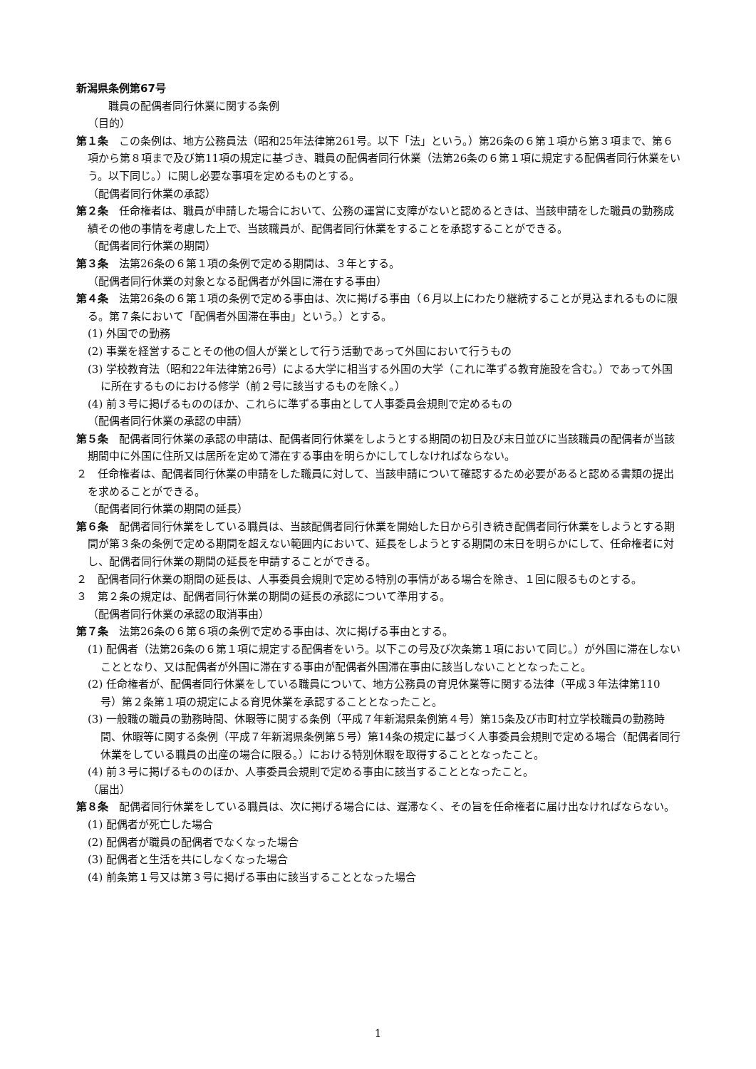新潟県条例第67号
職員の配偶者同行休業に関する条例
（目的）
第１条　この条例は、地方公務員法（昭和25年法律第261号。以下「法」という。）第26条の６第１項から第３項まで、第６項から第８項まで及び第11項の規定に基づき、職員の配偶者同行休業（法第26条の６第１項に規定する配偶者同行休業をいう。以下同じ。）に関し必要な事項を定めるものとする。
（配偶者同行休業の承認）
第２条　任命権者は、職員が申請した場合において、公務の運営に支障がないと認めるときは、当該申請をした職員の勤務成績その他の事情を考慮した上で、当該職員が、配偶者同行休業をすることを承認することができる。
（配偶者同行休業の期間）
第３条　法第26条の６第１項の条例で定める期間は、３年とする。
（配偶者同行休業の対象となる配偶者が外国に滞在する事由）
第４条　法第26条の６第１項の条例で定める事由は、次に掲げる事由（６月以上にわたり継続することが見込まれるものに限る。第７条において「配偶者外国滞在事由」という。）とする。
(1) 外国での勤務
(2) 事業を経営することその他の個人が業として行う活動であって外国において行うもの
(3) 学校教育法（昭和22年法律第26号）による大学に相当する外国の大学（これに準ずる教育施設を含む。）であって外国に所在するものにおける修学（前２号に該当するものを除く。）
(4) 前３号に掲げるもののほか、これらに準ずる事由として人事委員会規則で定めるもの
（配偶者同行休業の承認の申請）
第５条　配偶者同行休業の承認の申請は、配偶者同行休業をしようとする期間の初日及び末日並びに当該職員の配偶者が当該期間中に外国に住所又は居所を定めて滞在する事由を明らかにしてしなければならない。
２　任命権者は、配偶者同行休業の申請をした職員に対して、当該申請について確認するため必要があると認める書類の提出を求めることができる。
（配偶者同行休業の期間の延長）
第６条　配偶者同行休業をしている職員は、当該配偶者同行休業を開始した日から引き続き配偶者同行休業をしようとする期間が第３条の条例で定める期間を超えない範囲内において、延長をしようとする期間の末日を明らかにして、任命権者に対し、配偶者同行休業の期間の延長を申請することができる。
２　配偶者同行休業の期間の延長は、人事委員会規則で定める特別の事情がある場合を除き、１回に限るものとする。
３　第２条の規定は、配偶者同行休業の期間の延長の承認について準用する。
（配偶者同行休業の承認の取消事由）
第７条　法第26条の６第６項の条例で定める事由は、次に掲げる事由とする。
(1) 配偶者（法第26条の６第１項に規定する配偶者をいう。以下この号及び次条第１項において同じ。）が外国に滞在しないこととなり、又は配偶者が外国に滞在する事由が配偶者外国滞在事由に該当しないこととなったこと。
(2) 任命権者が、配偶者同行休業をしている職員について、地方公務員の育児休業等に関する法律（平成３年法律第110号）第２条第１項の規定による育児休業を承認することとなったこと。
(3) 一般職の職員の勤務時間、休暇等に関する条例（平成７年新潟県条例第４号）第15条及び市町村立学校職員の勤務時間、休暇等に関する条例（平成７年新潟県条例第５号）第14条の規定に基づく人事委員会規則で定める場合（配偶者同行休業をしている職員の出産の場合に限る。）における特別休暇を取得することとなったこと。
(4) 前３号に掲げるもののほか、人事委員会規則で定める事由に該当することとなったこと。
（届出）
第８条　配偶者同行休業をしている職員は、次に掲げる場合には、遅滞なく、その旨を任命権者に届け出なければならない。
(1) 配偶者が死亡した場合
(2) 配偶者が職員の配偶者でなくなった場合
(3) 配偶者と生活を共にしなくなった場合
(4) 前条第１号又は第３号に掲げる事由に該当することとなった場合
1